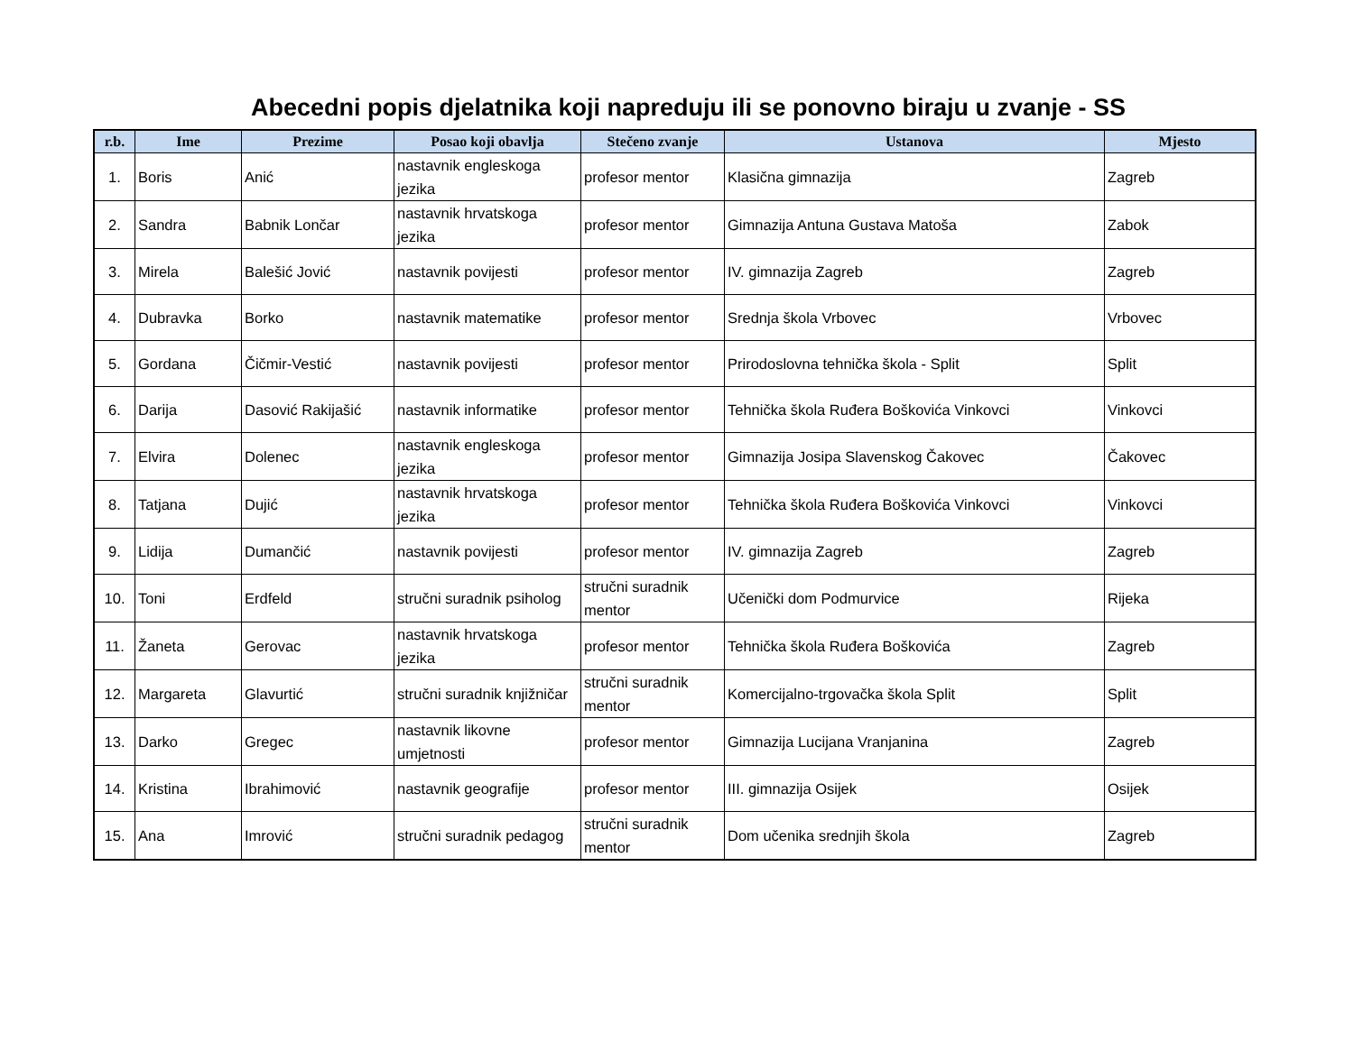Abecedni popis djelatnika koji napreduju ili se ponovno biraju u zvanje - SS
| r.b. | Ime | Prezime | Posao koji obavlja | Stečeno zvanje | Ustanova | Mjesto |
| --- | --- | --- | --- | --- | --- | --- |
| 1. | Boris | Anić | nastavnik engleskoga jezika | profesor mentor | Klasična gimnazija | Zagreb |
| 2. | Sandra | Babnik Lončar | nastavnik hrvatskoga jezika | profesor mentor | Gimnazija Antuna Gustava Matoša | Zabok |
| 3. | Mirela | Balešić Jović | nastavnik povijesti | profesor mentor | IV. gimnazija Zagreb | Zagreb |
| 4. | Dubravka | Borko | nastavnik matematike | profesor mentor | Srednja škola Vrbovec | Vrbovec |
| 5. | Gordana | Čičmir-Vestić | nastavnik povijesti | profesor mentor | Prirodoslovna tehnička škola - Split | Split |
| 6. | Darija | Dasović Rakijašić | nastavnik informatike | profesor mentor | Tehnička škola Ruđera Boškovića Vinkovci | Vinkovci |
| 7. | Elvira | Dolenec | nastavnik engleskoga jezika | profesor mentor | Gimnazija Josipa Slavenskog Čakovec | Čakovec |
| 8. | Tatjana | Dujić | nastavnik hrvatskoga jezika | profesor mentor | Tehnička škola Ruđera Boškovića Vinkovci | Vinkovci |
| 9. | Lidija | Dumančić | nastavnik povijesti | profesor mentor | IV. gimnazija Zagreb | Zagreb |
| 10. | Toni | Erdfeld | stručni suradnik psiholog | stručni suradnik mentor | Učenički dom Podmurvice | Rijeka |
| 11. | Žaneta | Gerovac | nastavnik hrvatskoga jezika | profesor mentor | Tehnička škola Ruđera Boškovića | Zagreb |
| 12. | Margareta | Glavurtić | stručni suradnik knjižničar | stručni suradnik mentor | Komercijalno-trgovačka škola Split | Split |
| 13. | Darko | Gregec | nastavnik likovne umjetnosti | profesor mentor | Gimnazija Lucijana Vranjanina | Zagreb |
| 14. | Kristina | Ibrahimović | nastavnik geografije | profesor mentor | III. gimnazija Osijek | Osijek |
| 15. | Ana | Imrović | stručni suradnik pedagog | stručni suradnik mentor | Dom učenika srednjih škola | Zagreb |